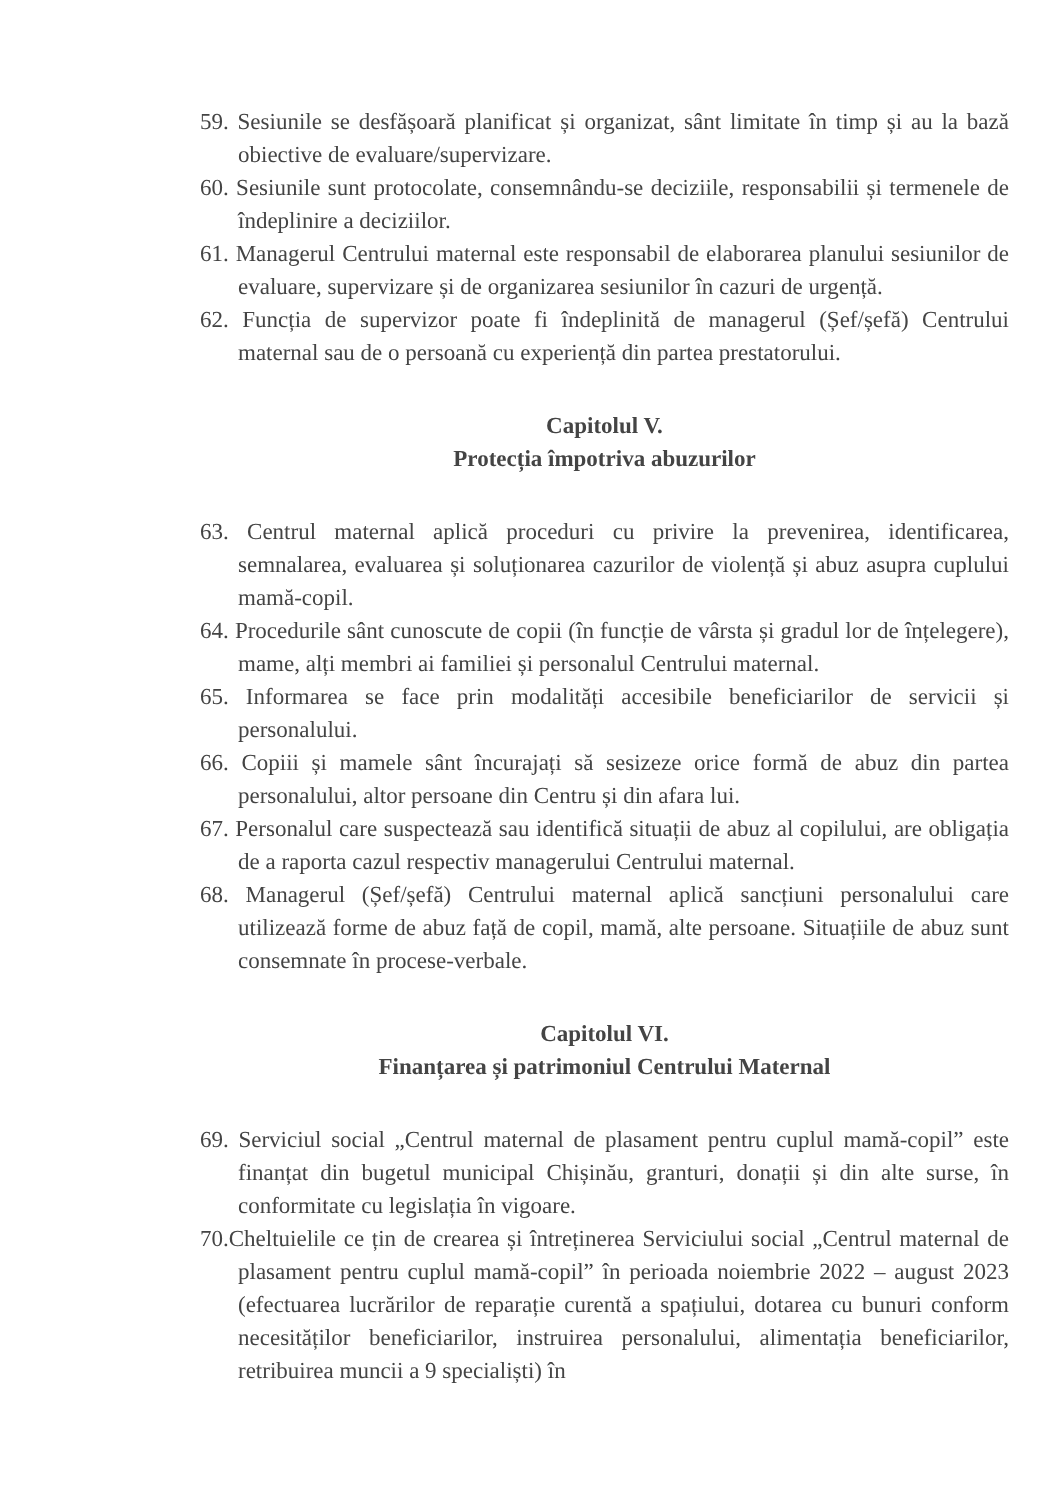59. Sesiunile se desfășoară planificat și organizat, sânt limitate în timp și au la bază obiective de evaluare/supervizare.
60. Sesiunile sunt protocolate, consemnându-se deciziile, responsabilii și termenele de îndeplinire a deciziilor.
61. Managerul Centrului maternal este responsabil de elaborarea planului sesiunilor de evaluare, supervizare și de organizarea sesiunilor în cazuri de urgență.
62. Funcția de supervizor poate fi îndeplinită de managerul (Șef/șefă) Centrului maternal sau de o persoană cu experiență din partea prestatorului.
Capitolul V.
Protecția împotriva abuzurilor
63. Centrul maternal aplică proceduri cu privire la prevenirea, identificarea, semnalarea, evaluarea și soluționarea cazurilor de violență și abuz asupra cuplului mamă-copil.
64. Procedurile sânt cunoscute de copii (în funcție de vârsta și gradul lor de înțelegere), mame, alți membri ai familiei și personalul Centrului maternal.
65. Informarea se face prin modalități accesibile beneficiarilor de servicii și personalului.
66. Copiii și mamele sânt încurajați să sesizeze orice formă de abuz din partea personalului, altor persoane din Centru și din afara lui.
67. Personalul care suspectează sau identifică situații de abuz al copilului, are obligația de a raporta cazul respectiv managerului Centrului maternal.
68. Managerul (Șef/șefă) Centrului maternal aplică sancțiuni personalului care utilizează forme de abuz față de copil, mamă, alte persoane. Situațiile de abuz sunt consemnate în procese-verbale.
Capitolul VI.
Finanțarea și patrimoniul Centrului Maternal
69. Serviciul social „Centrul maternal de plasament pentru cuplul mamă-copil” este finanțat din bugetul municipal Chișinău, granturi, donații și din alte surse, în conformitate cu legislația în vigoare.
70.Cheltuielile ce țin de crearea și întreținerea Serviciului social „Centrul maternal de plasament pentru cuplul mamă-copil” în perioada noiembrie 2022 – august 2023 (efectuarea lucrărilor de reparație curentă a spațiului, dotarea cu bunuri conform necesităților beneficiarilor, instruirea personalului, alimentația beneficiarilor, retribuirea muncii a 9 specialiști) în